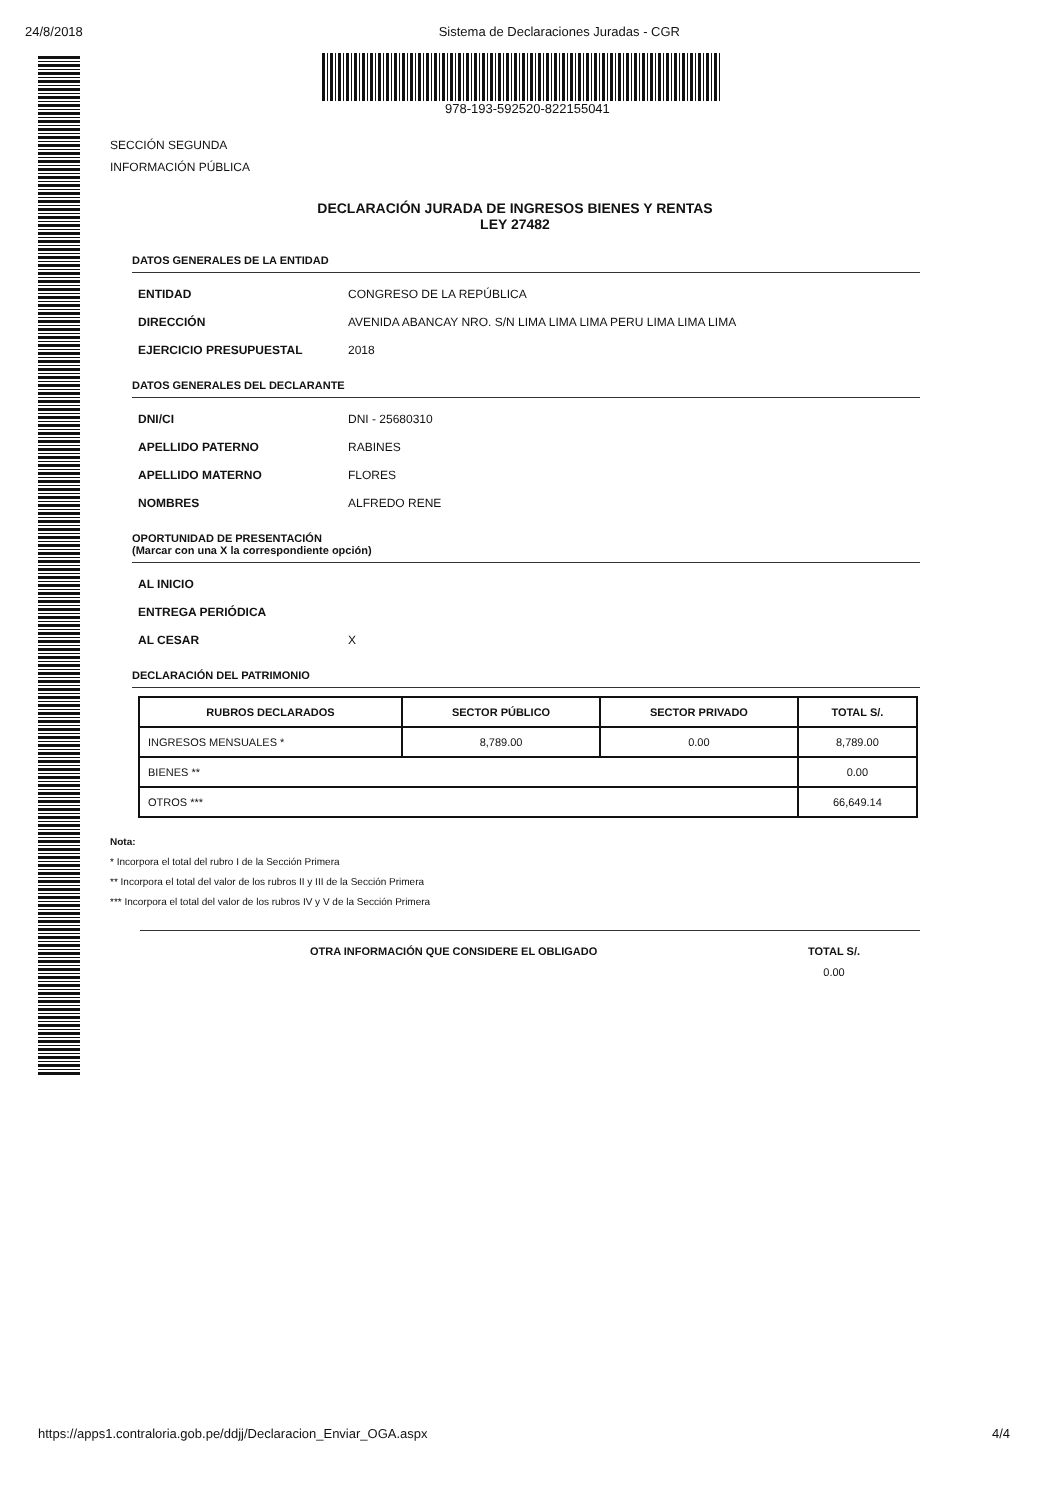24/8/2018 Sistema de Declaraciones Juradas - CGR
978-193-592520-822155041
SECCIÓN SEGUNDA
INFORMACIÓN PÚBLICA
DECLARACIÓN JURADA DE INGRESOS BIENES Y RENTAS
LEY 27482
DATOS GENERALES DE LA ENTIDAD
ENTIDAD CONGRESO DE LA REPÚBLICA
DIRECCIÓN AVENIDA ABANCAY NRO. S/N LIMA LIMA LIMA PERU LIMA LIMA LIMA
EJERCICIO PRESUPUESTAL 2018
DATOS GENERALES DEL DECLARANTE
DNI/CI DNI - 25680310
APELLIDO PATERNO RABINES
APELLIDO MATERNO FLORES
NOMBRES ALFREDO RENE
OPORTUNIDAD DE PRESENTACIÓN
(Marcar con una X la correspondiente opción)
AL INICIO
ENTREGA PERIÓDICA
AL CESAR X
DECLARACIÓN DEL PATRIMONIO
| RUBROS DECLARADOS | SECTOR PÚBLICO | SECTOR PRIVADO | TOTAL S/. |
| --- | --- | --- | --- |
| INGRESOS MENSUALES * | 8,789.00 | 0.00 | 8,789.00 |
| BIENES ** | | | 0.00 |
| OTROS *** | | | 66,649.14 |
Nota:
* Incorpora el total del rubro I de la Sección Primera
** Incorpora el total del valor de los rubros II y III de la Sección Primera
*** Incorpora el total del valor de los rubros IV y V de la Sección Primera
OTRA INFORMACIÓN QUE CONSIDERE EL OBLIGADO TOTAL S/.
0.00
https://apps1.contraloria.gob.pe/ddjj/Declaracion_Enviar_OGA.aspx 4/4